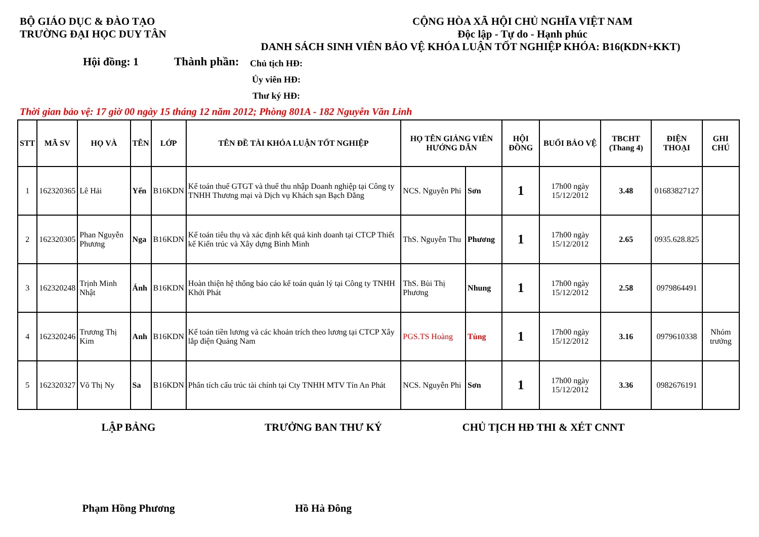BỘ GIÁO DỤC & ĐÀO TẠO
TRƯỜNG ĐẠI HỌC DUY TÂN
CỘNG HÒA XÃ HỘI CHỦ NGHĨA VIỆT NAM
Độc lập - Tự do - Hạnh phúc
DANH SÁCH SINH VIÊN BẢO VỆ KHÓA LUẬN TỐT NGHIỆP KHÓA: B16(KDN+KKT)
Hội đồng: 1 Thành phần:
Chủ tịch HĐ:
Ủy viên HĐ:
Thư ký HĐ:
Thời gian bảo vệ: 17 giờ 00 ngày 15 tháng 12 năm 2012; Phòng 801A - 182 Nguyễn Văn Linh
| STT | MÃ SV | HỌ VÀ | TÊN | LỚP | TÊN ĐỀ TÀI KHÓA LUẬN TỐT NGHIỆP | HỌ TÊN GIẢNG VIÊN HƯỚNG DẪN | | HỘI ĐỒNG | BUỔI BẢO VỆ | TBCHT (Thang 4) | ĐIỆN THOẠI | GHI CHÚ |
| --- | --- | --- | --- | --- | --- | --- | --- | --- | --- | --- | --- | --- |
| 1 | 162320365 | Lê Hải | Yến | B16KDN | Kế toán thuế GTGT và thuế thu nhập Doanh nghiệp tại Công ty TNHH Thương mại và Dịch vụ Khách sạn Bạch Đằng | NCS. Nguyễn Phi | Sơn | 1 | 17h00 ngày 15/12/2012 | 3.48 | 01683827127 | |
| 2 | 162320305 | Phan Nguyễn Phương | Nga | B16KDN | Kế toán tiêu thụ và xác định kết quả kinh doanh tại CTCP Thiết kế Kiến trúc và Xây dựng Bình Minh | ThS. Nguyễn Thu | Phương | 1 | 17h00 ngày 15/12/2012 | 2.65 | 0935.628.825 | |
| 3 | 162320248 | Trịnh Minh Nhật | Ánh | B16KDN | Hoàn thiện hệ thống báo cáo kế toán quản lý tại Công ty TNHH Khởi Phát | ThS. Bùi Thị Phương | Nhung | 1 | 17h00 ngày 15/12/2012 | 2.58 | 0979864491 | |
| 4 | 162320246 | Trương Thị Kim | Anh | B16KDN | Kế toán tiền lương và các khoản trích theo lương tại CTCP Xây lắp điện Quảng Nam | PGS.TS Hoàng | Tùng | 1 | 17h00 ngày 15/12/2012 | 3.16 | 0979610338 | Nhóm trưởng |
| 5 | 162320327 | Võ Thị Ny | Sa | B16KDN | Phân tích cấu trúc tài chính tại Cty TNHH MTV Tín An Phát | NCS. Nguyễn Phi | Sơn | 1 | 17h00 ngày 15/12/2012 | 3.36 | 0982676191 | |
LẬP BẢNG TRƯỞNG BAN THƯ KÝ CHỦ TỊCH HĐ THI & XÉT CNNT
Phạm Hồng Phương Hồ Hà Đông